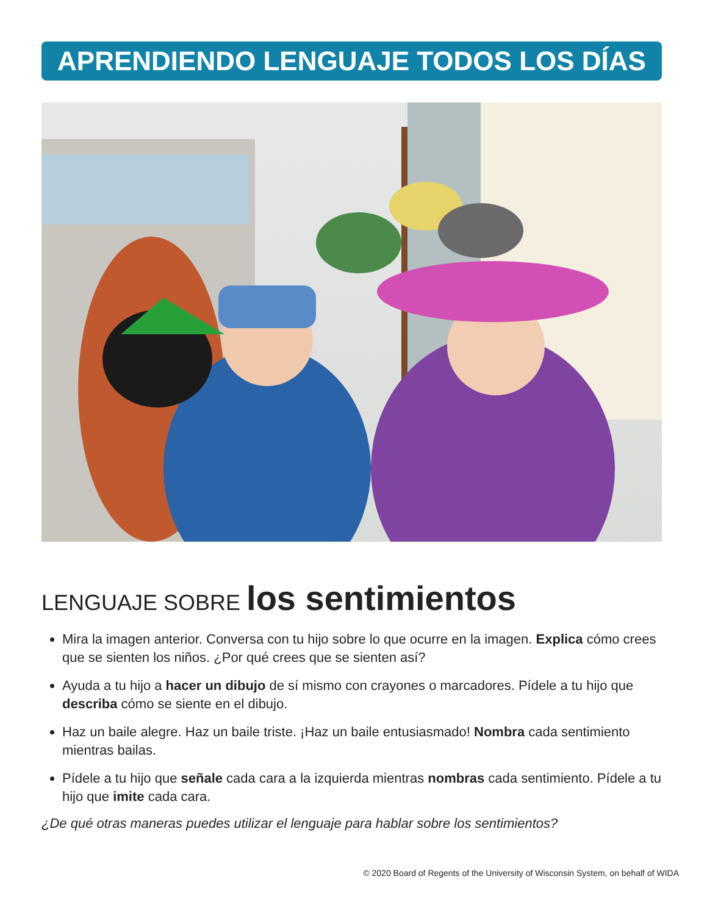APRENDIENDO LENGUAJE TODOS LOS DÍAS
LENGUAJE SOBRE los sentimientos
Mira la imagen anterior. Conversa con tu hijo sobre lo que ocurre en la imagen. Explica cómo crees que se sienten los niños. ¿Por qué crees que se sienten así?
Ayuda a tu hijo a hacer un dibujo de sí mismo con crayones o marcadores. Pídele a tu hijo que describa cómo se siente en el dibujo.
Haz un baile alegre. Haz un baile triste. ¡Haz un baile entusiasmado! Nombra cada sentimiento mientras bailas.
Pídele a tu hijo que señale cada cara a la izquierda mientras nombras cada sentimiento. Pídele a tu hijo que imite cada cara.
¿De qué otras maneras puedes utilizar el lenguaje para hablar sobre los sentimientos?
© 2020 Board of Regents of the University of Wisconsin System, on behalf of WIDA